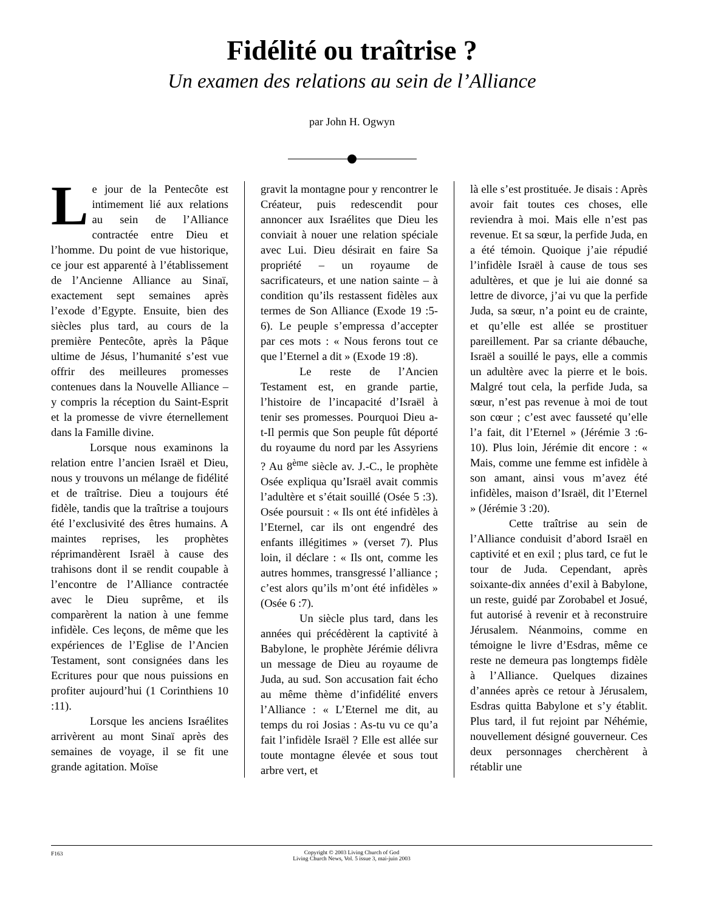Fidélité ou traîtrise ?
Un examen des relations au sein de l’Alliance
par John H. Ogwyn
Le jour de la Pentecôte est intimement lié aux relations au sein de l’Alliance contractée entre Dieu et l’homme. Du point de vue historique, ce jour est apparenté à l’établissement de l’Ancienne Alliance au Sinaï, exactement sept semaines après l’exode d’Egypte. Ensuite, bien des siècles plus tard, au cours de la première Pentecôte, après la Pâque ultime de Jésus, l’humanité s’est vue offrir des meilleures promesses contenues dans la Nouvelle Alliance – y compris la réception du Saint-Esprit et la promesse de vivre éternellement dans la Famille divine.
Lorsque nous examinons la relation entre l’ancien Israël et Dieu, nous y trouvons un mélange de fidélité et de traîtrise. Dieu a toujours été fidèle, tandis que la traîtrise a toujours été l’exclusivité des êtres humains. A maintes reprises, les prophètes réprimandèrent Israël à cause des trahisons dont il se rendit coupable à l’encontre de l’Alliance contractée avec le Dieu suprême, et ils comparèrent la nation à une femme infidèle. Ces leçons, de même que les expériences de l’Eglise de l’Ancien Testament, sont consignées dans les Ecritures pour que nous puissions en profiter aujourd’hui (1 Corinthiens 10 :11).
Lorsque les anciens Israélites arrivèrent au mont Sinaï après des semaines de voyage, il se fit une grande agitation. Moïse
gravit la montagne pour y rencontrer le Créateur, puis redescendit pour annoncer aux Israélites que Dieu les conviait à nouer une relation spéciale avec Lui. Dieu désirait en faire Sa propriété – un royaume de sacrificateurs, et une nation sainte – à condition qu’ils restassent fidèles aux termes de Son Alliance (Exode 19 :5-6). Le peuple s’empressa d’accepter par ces mots : « Nous ferons tout ce que l’Eternel a dit » (Exode 19 :8).
Le reste de l’Ancien Testament est, en grande partie, l’histoire de l’incapacité d’Israël à tenir ses promesses. Pourquoi Dieu a-t-Il permis que Son peuple fût déporté du royaume du nord par les Assyriens ? Au 8<sup>ème</sup> siècle av. J.-C., le prophète Osée expliqua qu’Israël avait commis l’adultère et s’était souillé (Osée 5 :3). Osée poursuit : « Ils ont été infidèles à l’Eternel, car ils ont engendré des enfants illégitimes » (verset 7). Plus loin, il déclare : « Ils ont, comme les autres hommes, transgressé l’alliance ; c’est alors qu’ils m’ont été infidèles » (Osée 6 :7).
Un siècle plus tard, dans les années qui précédèrent la captivité à Babylone, le prophète Jérémie délivra un message de Dieu au royaume de Juda, au sud. Son accusation fait écho au même thème d’infidélité envers l’Alliance : « L’Eternel me dit, au temps du roi Josias : As-tu vu ce qu’a fait l’infidèle Israël ? Elle est allée sur toute montagne élevée et sous tout arbre vert, et
là elle s’est prostituée. Je disais : Après avoir fait toutes ces choses, elle reviendra à moi. Mais elle n’est pas revenue. Et sa sœur, la perfide Juda, en a été témoin. Quoique j’aie répudié l’infidèle Israël à cause de tous ses adultères, et que je lui aie donné sa lettre de divorce, j’ai vu que la perfide Juda, sa sœur, n’a point eu de crainte, et qu’elle est allée se prostituer pareillement. Par sa criante débauche, Israël a souillé le pays, elle a commis un adultère avec la pierre et le bois. Malgré tout cela, la perfide Juda, sa sœur, n’est pas revenue à moi de tout son cœur ; c’est avec fausseté qu’elle l’a fait, dit l’Eternel » (Jérémie 3 :6-10). Plus loin, Jérémie dit encore : « Mais, comme une femme est infidèle à son amant, ainsi vous m’avez été infidèles, maison d’Israël, dit l’Eternel » (Jérémie 3 :20).
Cette traîtrise au sein de l’Alliance conduisit d’abord Israël en captivité et en exil ; plus tard, ce fut le tour de Juda. Cependant, après soixante-dix années d’exil à Babylone, un reste, guidé par Zorobabel et Josué, fut autorisé à revenir et à reconstruire Jérusalem. Néanmoins, comme en témoigne le livre d’Esdras, même ce reste ne demeura pas longtemps fidèle à l’Alliance. Quelques dizaines d’années après ce retour à Jérusalem, Esdras quitta Babylone et s’y établit. Plus tard, il fut rejoint par Néhémie, nouvellement désigné gouverneur. Ces deux personnages cherchèrent à rétablir une
F163
Copyright © 2003 Living Church of God
Living Church News, Vol. 5 issue 3, mai-juin 2003